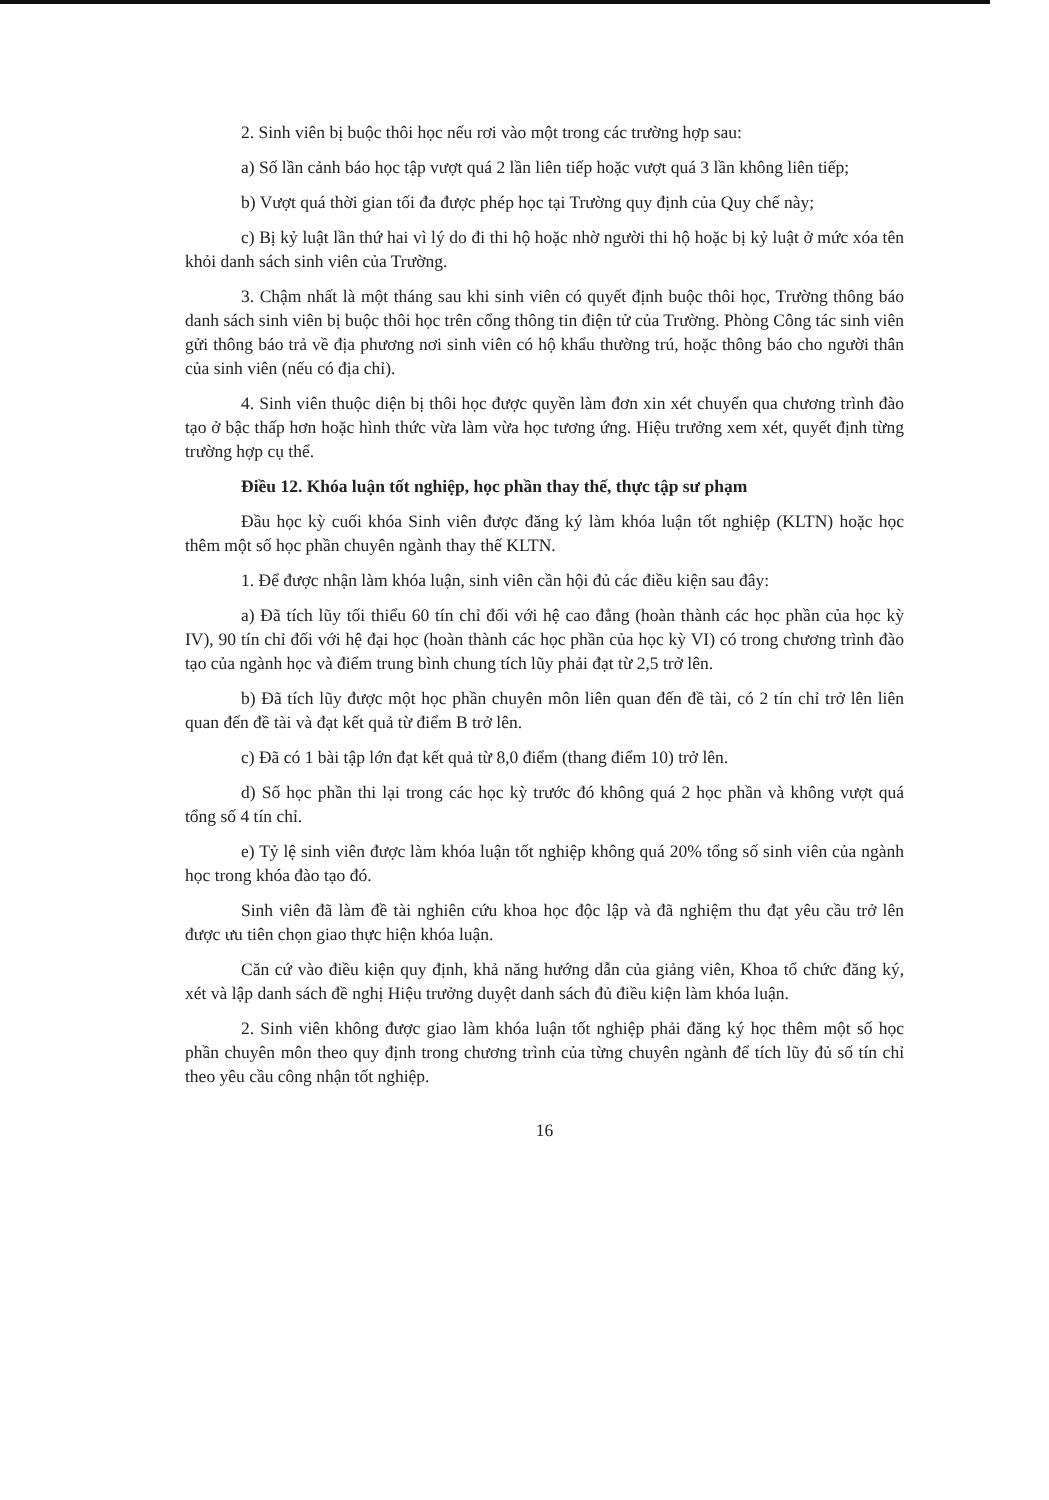2. Sinh viên bị buộc thôi học nếu rơi vào một trong các trường hợp sau:
a) Số lần cảnh báo học tập vượt quá 2 lần liên tiếp hoặc vượt quá 3 lần không liên tiếp;
b) Vượt quá thời gian tối đa được phép học tại Trường quy định của Quy chế này;
c) Bị kỷ luật lần thứ hai vì lý do đi thi hộ hoặc nhờ người thi hộ hoặc bị kỷ luật ở mức xóa tên khỏi danh sách sinh viên của Trường.
3. Chậm nhất là một tháng sau khi sinh viên có quyết định buộc thôi học, Trường thông báo danh sách sinh viên bị buộc thôi học trên cổng thông tin điện tử của Trường. Phòng Công tác sinh viên gửi thông báo trả về địa phương nơi sinh viên có hộ khẩu thường trú, hoặc thông báo cho người thân của sinh viên (nếu có địa chỉ).
4. Sinh viên thuộc diện bị thôi học được quyền làm đơn xin xét chuyển qua chương trình đào tạo ở bậc thấp hơn hoặc hình thức vừa làm vừa học tương ứng. Hiệu trưởng xem xét, quyết định từng trường hợp cụ thể.
Điều 12. Khóa luận tốt nghiệp, học phần thay thế, thực tập sư phạm
Đầu học kỳ cuối khóa Sinh viên được đăng ký làm khóa luận tốt nghiệp (KLTN) hoặc học thêm một số học phần chuyên ngành thay thế KLTN.
1. Để được nhận làm khóa luận, sinh viên cần hội đủ các điều kiện sau đây:
a) Đã tích lũy tối thiểu 60 tín chỉ đối với hệ cao đẳng (hoàn thành các học phần của học kỳ IV), 90 tín chỉ đối với hệ đại học (hoàn thành các học phần của học kỳ VI) có trong chương trình đào tạo của ngành học và điểm trung bình chung tích lũy phải đạt từ 2,5 trở lên.
b) Đã tích lũy được một học phần chuyên môn liên quan đến đề tài, có 2 tín chỉ trở lên liên quan đến đề tài và đạt kết quả từ điểm B trở lên.
c) Đã có 1 bài tập lớn đạt kết quả từ 8,0 điểm (thang điểm 10) trở lên.
d) Số học phần thi lại trong các học kỳ trước đó không quá 2 học phần và không vượt quá tổng số 4 tín chỉ.
e) Tỷ lệ sinh viên được làm khóa luận tốt nghiệp không quá 20% tổng số sinh viên của ngành học trong khóa đào tạo đó.
Sinh viên đã làm đề tài nghiên cứu khoa học độc lập và đã nghiệm thu đạt yêu cầu trở lên được ưu tiên chọn giao thực hiện khóa luận.
Căn cứ vào điều kiện quy định, khả năng hướng dẫn của giảng viên, Khoa tổ chức đăng ký, xét và lập danh sách đề nghị Hiệu trưởng duyệt danh sách đủ điều kiện làm khóa luận.
2. Sinh viên không được giao làm khóa luận tốt nghiệp phải đăng ký học thêm một số học phần chuyên môn theo quy định trong chương trình của từng chuyên ngành để tích lũy đủ số tín chỉ theo yêu cầu công nhận tốt nghiệp.
16